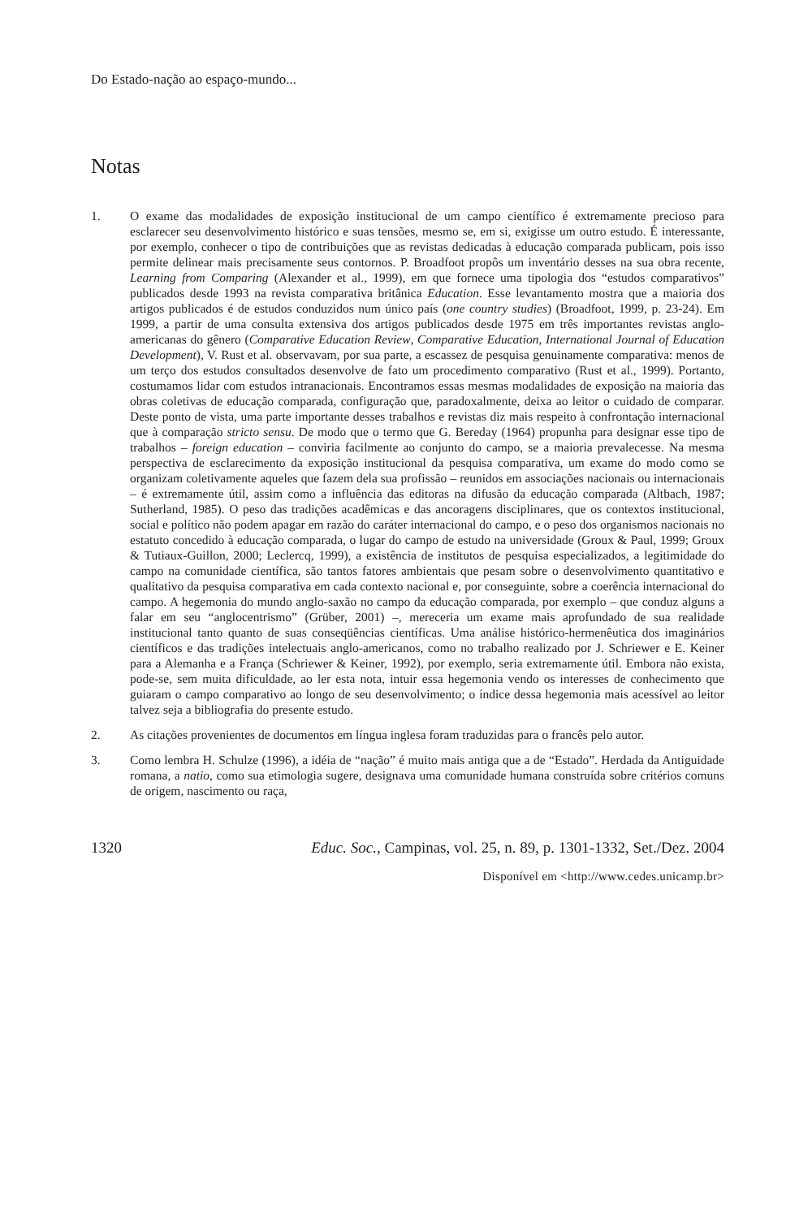Do Estado-nação ao espaço-mundo...
Notas
1. O exame das modalidades de exposição institucional de um campo científico é extremamente precioso para esclarecer seu desenvolvimento histórico e suas tensões, mesmo se, em si, exigisse um outro estudo. É interessante, por exemplo, conhecer o tipo de contribuições que as revistas dedicadas à educação comparada publicam, pois isso permite delinear mais precisamente seus contornos. P. Broadfoot propôs um inventário desses na sua obra recente, Learning from Comparing (Alexander et al., 1999), em que fornece uma tipologia dos “estudos comparativos” publicados desde 1993 na revista comparativa britânica Education. Esse levantamento mostra que a maioria dos artigos publicados é de estudos conduzidos num único país (one country studies) (Broadfoot, 1999, p. 23-24). Em 1999, a partir de uma consulta extensiva dos artigos publicados desde 1975 em três importantes revistas anglo-americanas do gênero (Comparative Education Review, Comparative Education, International Journal of Education Development), V. Rust et al. observavam, por sua parte, a escassez de pesquisa genuinamente comparativa: menos de um terço dos estudos consultados desenvolve de fato um procedimento comparativo (Rust et al., 1999). Portanto, costumamos lidar com estudos intranacionais. Encontramos essas mesmas modalidades de exposição na maioria das obras coletivas de educação comparada, configuração que, paradoxalmente, deixa ao leitor o cuidado de comparar. Deste ponto de vista, uma parte importante desses trabalhos e revistas diz mais respeito à confrontação internacional que à comparação stricto sensu. De modo que o termo que G. Bereday (1964) propunha para designar esse tipo de trabalhos – foreign education – conviria facilmente ao conjunto do campo, se a maioria prevalecesse. Na mesma perspectiva de esclarecimento da exposição institucional da pesquisa comparativa, um exame do modo como se organizam coletivamente aqueles que fazem dela sua profissão – reunidos em associações nacionais ou internacionais – é extremamente útil, assim como a influência das editoras na difusão da educação comparada (Altbach, 1987; Sutherland, 1985). O peso das tradições acadêmicas e das ancoragens disciplinares, que os contextos institucional, social e político não podem apagar em razão do caráter internacional do campo, e o peso dos organismos nacionais no estatuto concedido à educação comparada, o lugar do campo de estudo na universidade (Groux & Paul, 1999; Groux & Tutiaux-Guillon, 2000; Leclercq, 1999), a existência de institutos de pesquisa especializados, a legitimidade do campo na comunidade científica, são tantos fatores ambientais que pesam sobre o desenvolvimento quantitativo e qualitativo da pesquisa comparativa em cada contexto nacional e, por conseguinte, sobre a coerência internacional do campo. A hegemonia do mundo anglo-saxão no campo da educação comparada, por exemplo – que conduz alguns a falar em seu “anglocentrismo” (Grüber, 2001) –, mereceria um exame mais aprofundado de sua realidade institucional tanto quanto de suas conseqüências científicas. Uma análise histórico-hermenêutica dos imaginários científicos e das tradições intelectuais anglo-americanos, como no trabalho realizado por J. Schriewer e E. Keiner para a Alemanha e a França (Schriewer & Keiner, 1992), por exemplo, seria extremamente útil. Embora não exista, pode-se, sem muita dificuldade, ao ler esta nota, intuir essa hegemonia vendo os interesses de conhecimento que guiaram o campo comparativo ao longo de seu desenvolvimento; o índice dessa hegemonia mais acessível ao leitor talvez seja a bibliografia do presente estudo.
2. As citações provenientes de documentos em língua inglesa foram traduzidas para o francês pelo autor.
3. Como lembra H. Schulze (1996), a idéia de “nação” é muito mais antiga que a de “Estado”. Herdada da Antiguidade romana, a natio, como sua etimologia sugere, designava uma comunidade humana construída sobre critérios comuns de origem, nascimento ou raça,
1320 Educ. Soc., Campinas, vol. 25, n. 89, p. 1301-1332, Set./Dez. 2004
Disponível em <http://www.cedes.unicamp.br>